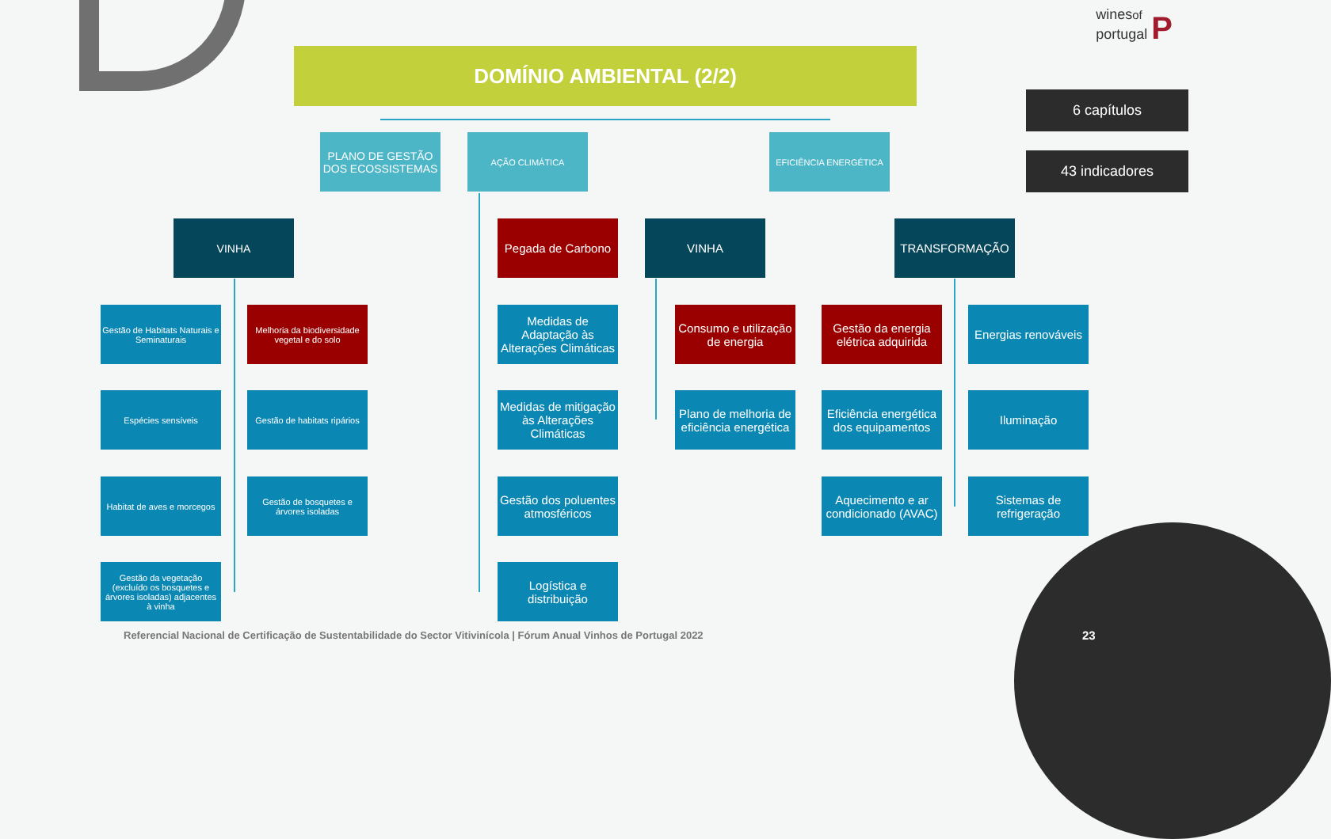winesof
portugal P
DOMÍNIO AMBIENTAL (2/2)
PLANO DE GESTÃO DOS ECOSSISTEMAS
AÇÃO CLIMÁTICA EFICIÊNCIA ENERGÉTICA
6 capítulos
43 indicadores
VINHA
Pegada de Carbono
VINHA TRANSFORMAÇÃO
Gestão de Habitats Naturais e Seminaturais
Melhoria da biodiversidade vegetal e do solo
Medidas de Adaptação às Alterações Climáticas
Consumo e utilização de energia
Gestão da energia elétrica adquirida
Energias renováveis
Espécies sensíveis
Gestão de habitats ripários
Medidas de mitigação às Alterações Climáticas
Plano de melhoria de eficiência energética
Eficiência energética dos equipamentos
Iluminação
Habitat de aves e morcegos
Gestão de bosquetes e árvores isoladas
Gestão dos poluentes atmosféricos
Aquecimento e ar condicionado (AVAC)
Sistemas de refrigeração
Gestão da vegetação (excluído os bosquetes e árvores isoladas) adjacentes à vinha
Logística e distribuição
Referencial Nacional de Certificação de Sustentabilidade do Sector Vitivinícola | Fórum Anual Vinhos de Portugal 2022
23